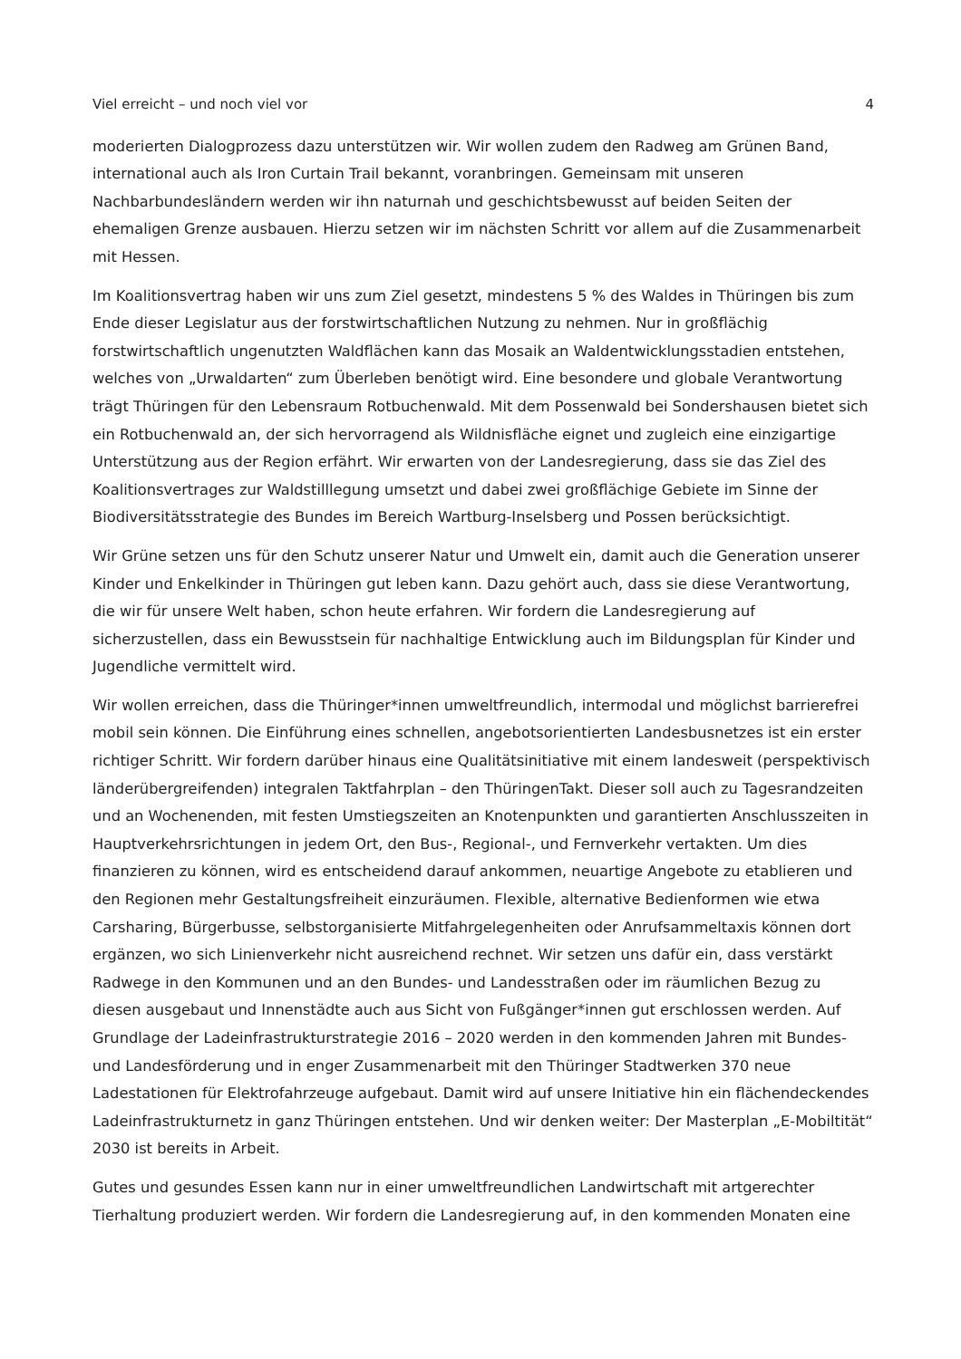Viel erreicht – und noch viel vor 4
moderierten Dialogprozess dazu unterstützen wir. Wir wollen zudem den Radweg am Grünen Band, international auch als Iron Curtain Trail bekannt, voranbringen. Gemeinsam mit unseren Nachbarbundesländern werden wir ihn naturnah und geschichtsbewusst auf beiden Seiten der ehemaligen Grenze ausbauen. Hierzu setzen wir im nächsten Schritt vor allem auf die Zusammenarbeit mit Hessen.
Im Koalitionsvertrag haben wir uns zum Ziel gesetzt, mindestens 5 % des Waldes in Thüringen bis zum Ende dieser Legislatur aus der forstwirtschaftlichen Nutzung zu nehmen. Nur in großflächig forstwirtschaftlich ungenutzten Waldflächen kann das Mosaik an Waldentwicklungsstadien entstehen, welches von „Urwaldarten“ zum Überleben benötigt wird. Eine besondere und globale Verantwortung trägt Thüringen für den Lebensraum Rotbuchenwald. Mit dem Possenwald bei Sondershausen bietet sich ein Rotbuchenwald an, der sich hervorragend als Wildnisfläche eignet und zugleich eine einzigartige Unterstützung aus der Region erfährt. Wir erwarten von der Landesregierung, dass sie das Ziel des Koalitionsvertrages zur Waldstilllegung umsetzt und dabei zwei großflächige Gebiete im Sinne der Biodiversitätsstrategie des Bundes im Bereich Wartburg-Inselsberg und Possen berücksichtigt.
Wir Grüne setzen uns für den Schutz unserer Natur und Umwelt ein, damit auch die Generation unserer Kinder und Enkelkinder in Thüringen gut leben kann. Dazu gehört auch, dass sie diese Verantwortung, die wir für unsere Welt haben, schon heute erfahren. Wir fordern die Landesregierung auf sicherzustellen, dass ein Bewusstsein für nachhaltige Entwicklung auch im Bildungsplan für Kinder und Jugendliche vermittelt wird.
Wir wollen erreichen, dass die Thüringer*innen umweltfreundlich, intermodal und möglichst barrierefrei mobil sein können. Die Einführung eines schnellen, angebotsorientierten Landesbusnetzes ist ein erster richtiger Schritt. Wir fordern darüber hinaus eine Qualitätsinitiative mit einem landesweit (perspektivisch länderübergreifenden) integralen Taktfahrplan – den ThüringenTakt. Dieser soll auch zu Tagesrandzeiten und an Wochenenden, mit festen Umstiegszeiten an Knotenpunkten und garantierten Anschlusszeiten in Hauptverkehrsrichtungen in jedem Ort, den Bus-, Regional-, und Fernverkehr vertakten. Um dies finanzieren zu können, wird es entscheidend darauf ankommen, neuartige Angebote zu etablieren und den Regionen mehr Gestaltungsfreiheit einzuräumen. Flexible, alternative Bedienformen wie etwa Carsharing, Bürgerbusse, selbstorganisierte Mitfahrgelegenheiten oder Anrufsammeltaxis können dort ergänzen, wo sich Linienverkehr nicht ausreichend rechnet. Wir setzen uns dafür ein, dass verstärkt Radwege in den Kommunen und an den Bundes- und Landesstraßen oder im räumlichen Bezug zu diesen ausgebaut und Innenstädte auch aus Sicht von Fußgänger*innen gut erschlossen werden. Auf Grundlage der Ladeinfrastrukturstrategie 2016 – 2020 werden in den kommenden Jahren mit Bundes- und Landesförderung und in enger Zusammenarbeit mit den Thüringer Stadtwerken 370 neue Ladestationen für Elektrofahrzeuge aufgebaut. Damit wird auf unsere Initiative hin ein flächendeckendes Ladeinfrastrukturnetz in ganz Thüringen entstehen. Und wir denken weiter: Der Masterplan „E-Mobiltität“ 2030 ist bereits in Arbeit.
Gutes und gesundes Essen kann nur in einer umweltfreundlichen Landwirtschaft mit artgerechter Tierhaltung produziert werden. Wir fordern die Landesregierung auf, in den kommenden Monaten eine